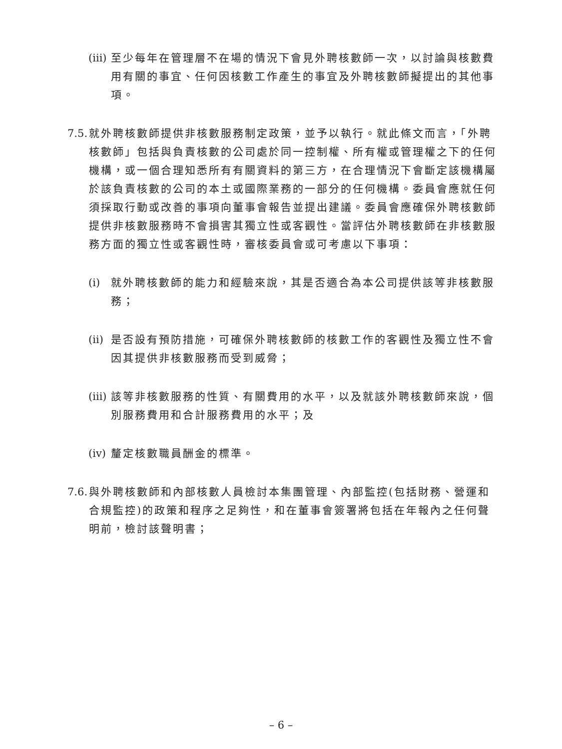(iii) 至少每年在管理層不在場的情況下會見外聘核數師一次，以討論與核數費用有關的事宜、任何因核數工作產生的事宜及外聘核數師擬提出的其他事項。
7.5. 就外聘核數師提供非核數服務制定政策，並予以執行。就此條文而言，「外聘核數師」包括與負責核數的公司處於同一控制權、所有權或管理權之下的任何機構，或一個合理知悉所有有關資料的第三方，在合理情況下會斷定該機構屬於該負責核數的公司的本土或國際業務的一部分的任何機構。委員會應就任何須採取行動或改善的事項向董事會報告並提出建議。委員會應確保外聘核數師提供非核數服務時不會損害其獨立性或客觀性。當評估外聘核數師在非核數服務方面的獨立性或客觀性時，審核委員會或可考慮以下事項：
(i) 就外聘核數師的能力和經驗來說，其是否適合為本公司提供該等非核數服務；
(ii) 是否設有預防措施，可確保外聘核數師的核數工作的客觀性及獨立性不會因其提供非核數服務而受到威脅；
(iii) 該等非核數服務的性質、有關費用的水平，以及就該外聘核數師來說，個別服務費用和合計服務費用的水平；及
(iv) 釐定核數職員酬金的標準。
7.6. 與外聘核數師和內部核數人員檢討本集團管理、內部監控(包括財務、營運和合規監控)的政策和程序之足夠性，和在董事會簽署將包括在年報內之任何聲明前，檢討該聲明書；
– 6 –